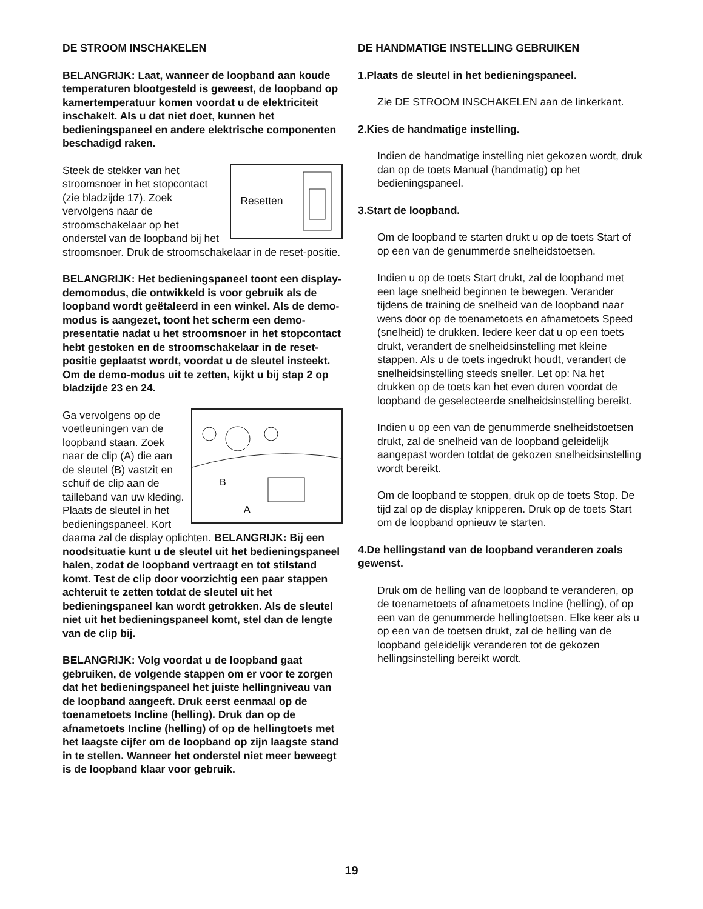DE STROOM INSCHAKELEN
BELANGRIJK: Laat, wanneer de loopband aan koude temperaturen blootgesteld is geweest, de loopband op kamertemperatuur komen voordat u de elektriciteit inschakelt. Als u dat niet doet, kunnen het bedieningspaneel en andere elektrische componenten beschadigd raken.
Resetten
Steek de stekker van het stroomsnoer in het stopcontact (zie bladzijde 17). Zoek vervolgens naar de stroomschakelaar op het onderstel van de loopband bij het stroomsnoer. Druk de stroomschakelaar in de reset-positie.
BELANGRIJK: Het bedieningspaneel toont een display-demomodus, die ontwikkeld is voor gebruik als de loopband wordt geëtaleerd in een winkel. Als de demo-modus is aangezet, toont het scherm een demo-presentatie nadat u het stroomsnoer in het stopcontact hebt gestoken en de stroomschakelaar in de reset-positie geplaatst wordt, voordat u de sleutel insteekt. Om de demo-modus uit te zetten, kijkt u bij stap 2 op bladzijde 23 en 24.
B
A
Ga vervolgens op de voetleuningen van de loopband staan. Zoek naar de clip (A) die aan de sleutel (B) vastzit en schuif de clip aan de tailleband van uw kleding. Plaats de sleutel in het bedieningspaneel. Kort daarna zal de display oplichten. BELANGRIJK: Bij een noodsituatie kunt u de sleutel uit het bedieningspaneel halen, zodat de loopband vertraagt en tot stilstand komt. Test de clip door voorzichtig een paar stappen achteruit te zetten totdat de sleutel uit het bedieningspaneel kan wordt getrokken. Als de sleutel niet uit het bedieningspaneel komt, stel dan de lengte van de clip bij.
BELANGRIJK: Volg voordat u de loopband gaat gebruiken, de volgende stappen om er voor te zorgen dat het bedieningspaneel het juiste hellingniveau van de loopband aangeeft. Druk eerst eenmaal op de toenametoets Incline (helling). Druk dan op de afnametoets Incline (helling) of op de hellingtoets met het laagste cijfer om de loopband op zijn laagste stand in te stellen. Wanneer het onderstel niet meer beweegt is de loopband klaar voor gebruik.
DE HANDMATIGE INSTELLING GEBRUIKEN
1. Plaats de sleutel in het bedieningspaneel.
Zie DE STROOM INSCHAKELEN aan de linkerkant.
2. Kies de handmatige instelling.
Indien de handmatige instelling niet gekozen wordt, druk dan op de toets Manual (handmatig) op het bedieningspaneel.
3. Start de loopband.
Om de loopband te starten drukt u op de toets Start of op een van de genummerde snelheidstoetsen.
Indien u op de toets Start drukt, zal de loopband met een lage snelheid beginnen te bewegen. Verander tijdens de training de snelheid van de loopband naar wens door op de toenametoets en afnametoets Speed (snelheid) te drukken. Iedere keer dat u op een toets drukt, verandert de snelheidsinstelling met kleine stappen. Als u de toets ingedrukt houdt, verandert de snelheidsinstelling steeds sneller. Let op: Na het drukken op de toets kan het even duren voordat de loopband de geselecteerde snelheidsinstelling bereikt.
Indien u op een van de genummerde snelheidstoetsen drukt, zal de snelheid van de loopband geleidelijk aangepast worden totdat de gekozen snelheidsinstelling wordt bereikt.
Om de loopband te stoppen, druk op de toets Stop. De tijd zal op de display knipperen. Druk op de toets Start om de loopband opnieuw te starten.
4. De hellingstand van de loopband veranderen zoals gewenst.
Druk om de helling van de loopband te veranderen, op de toenametoets of afnametoets Incline (helling), of op een van de genummerde hellingtoetsen. Elke keer als u op een van de toetsen drukt, zal de helling van de loopband geleidelijk veranderen tot de gekozen hellingsinstelling bereikt wordt.
19